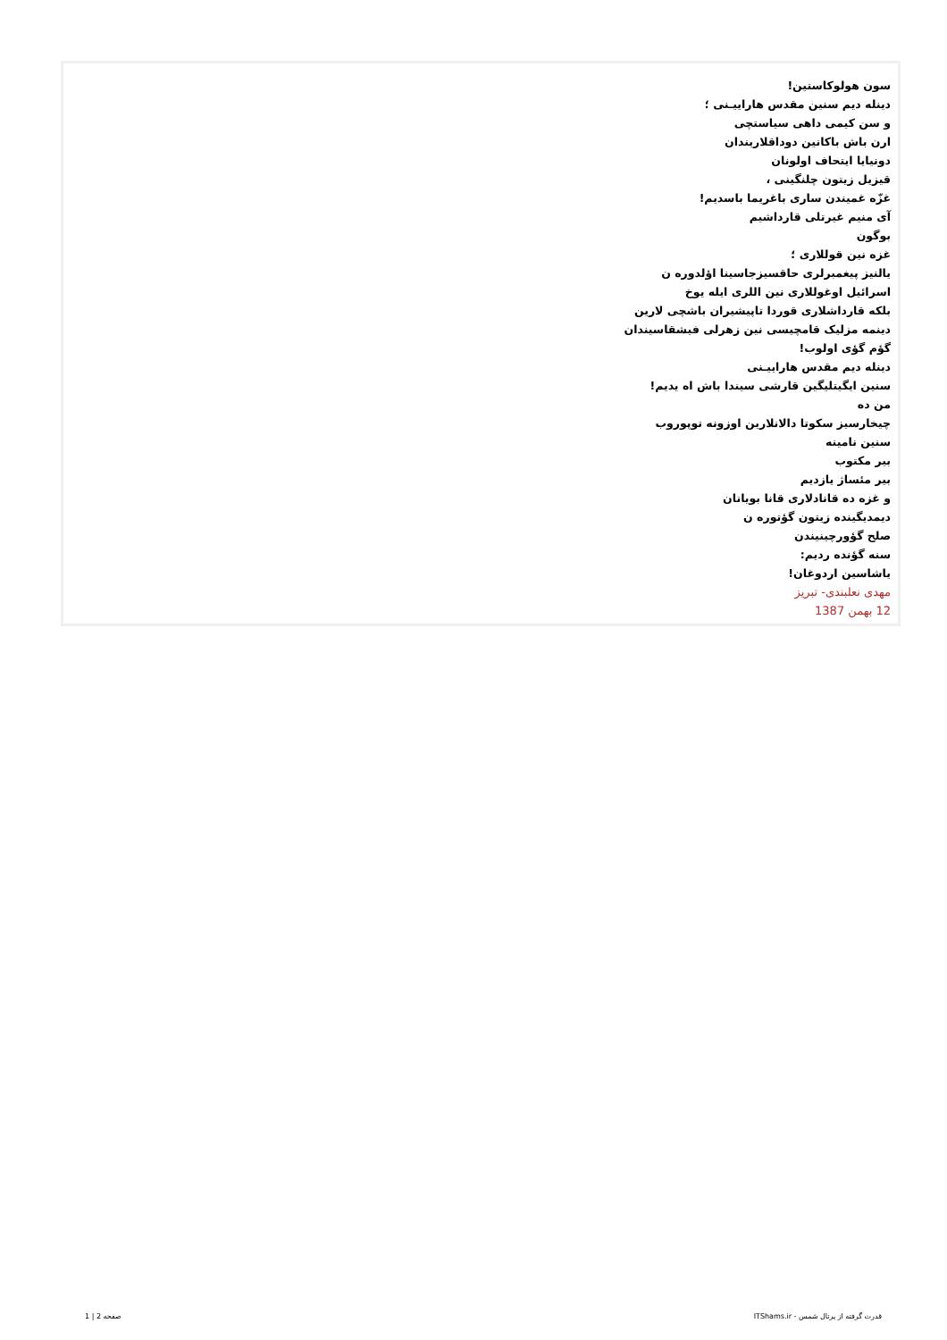سون هولوکاستین!
دینله دیم سنین مقدس هاراییـنی ؛
و سن کیمی داهی سیاستچی
ارن باش باکانین دوداقلاریندان
دونیایا ایتحاف اولونان
قیزیل زیتون چلنگینی ،
غزّه غمیندن ساری باغریما باسدیم!
آی منیم غیرتلی قارداشیم
بوگون
غزه نین قوللاری ؛
یالنیز پیغمبرلری حاقسیزجاسینا اؤلدوره ن
اسرائیل اوغوللاری نین اللری ایله یوخ
بلکه قارداشلاری قوردا تاپیشیران باشچی لارین
دینمه مزلیک قامچیسی نین زهرلی فیشقاسیندان
گؤم گؤی اولوب!
دینله دیم مقدس هاراییـنی
سنین ایگیتلیگین قارشی سیندا باش اه یدیم!
من ده
چیخارسیز سکوتا دالانلارین اوزونه توپوروب
سنین نامینه
بیر مکتوب
بیر مئساژ یازدیم
و غزه ده قانادلاری قانا بویانان
دیمدیگینده زیتون گؤتوره ن
صلح گؤورچینیندن
سنه گؤنده ردیم:
یاشاسین اردوغان!
مهدی نعلبندی- تبریز
12 بهمن 1387
قدرت گرفته از پرتال شمس - ITShams.ir صفحه 2 | 1